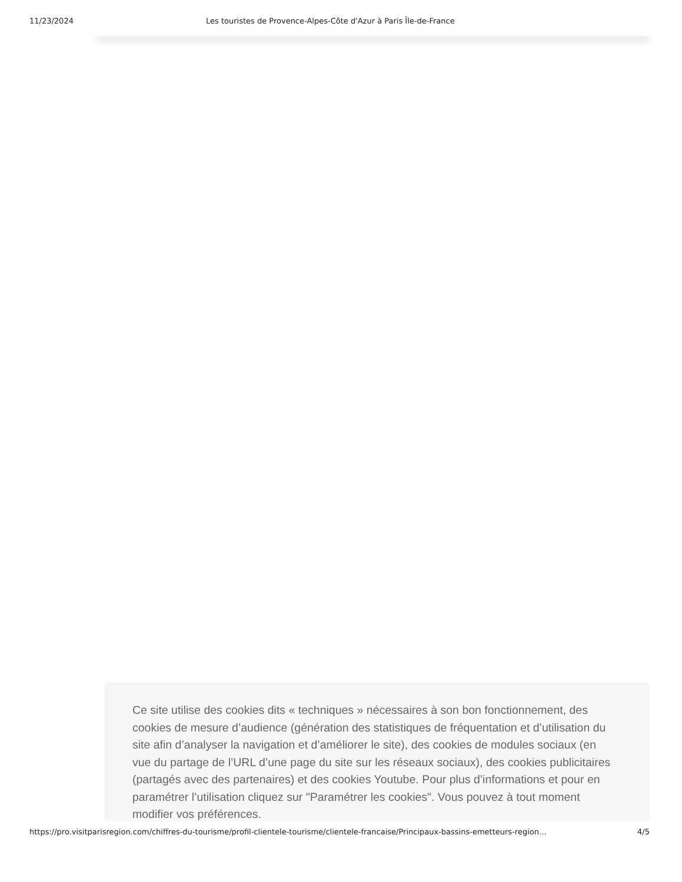11/23/2024 Les touristes de Provence-Alpes-Côte d'Azur à Paris Île-de-France
Ce site utilise des cookies dits « techniques » nécessaires à son bon fonctionnement, des cookies de mesure d’audience (génération des statistiques de fréquentation et d’utilisation du site afin d’analyser la navigation et d’améliorer le site), des cookies de modules sociaux (en vue du partage de l’URL d’une page du site sur les réseaux sociaux), des cookies publicitaires (partagés avec des partenaires) et des cookies Youtube. Pour plus d’informations et pour en paramétrer l’utilisation cliquez sur "Paramétrer les cookies". Vous pouvez à tout moment modifier vos préférences.
https://pro.visitparisregion.com/chiffres-du-tourisme/profil-clientele-tourisme/clientele-francaise/Principaux-bassins-emetteurs-region… 4/5